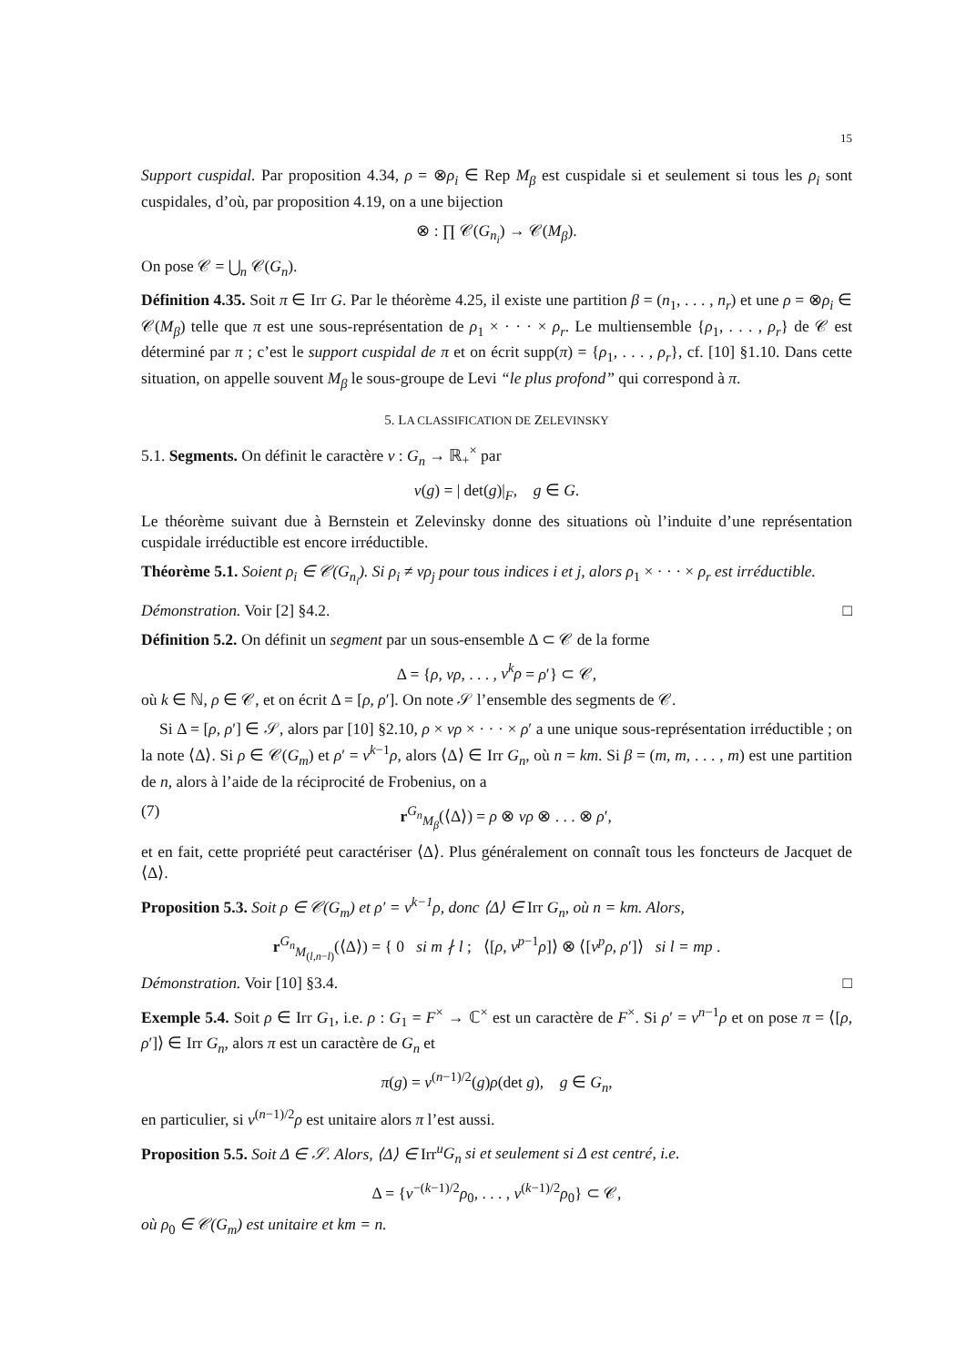15
Support cuspidal. Par proposition 4.34, ρ = ⊗ρ<sub>i</sub> ∈ Rep M<sub>β</sub> est cuspidale si et seulement si tous les ρ<sub>i</sub> sont cuspidales, d’où, par proposition 4.19, on a une bijection
⊗ : ∏ 𝒞(G<sub>n<sub>i</sub></sub>) → 𝒞(M<sub>β</sub>).
On pose 𝒞 = ⋃<sub>n</sub> 𝒞(G<sub>n</sub>).
Définition 4.35. Soit π ∈ Irr G. Par le théorème 4.25, il existe une partition β = (n<sub>1</sub>, . . . , n<sub>r</sub>) et une ρ = ⊗ρ<sub>i</sub> ∈ 𝒞(M<sub>β</sub>) telle que π est une sous-représentation de ρ<sub>1</sub> × · · · × ρ<sub>r</sub>. Le multiensemble {ρ<sub>1</sub>, . . . , ρ<sub>r</sub>} de 𝒞 est déterminé par π ; c’est le support cuspidal de π et on écrit supp(π) = {ρ<sub>1</sub>, . . . , ρ<sub>r</sub>}, cf. [10] §1.10. Dans cette situation, on appelle souvent M<sub>β</sub> le sous-groupe de Levi “le plus profond” qui correspond à π.
5. LA CLASSIFICATION DE ZELEVINSKY
5.1. Segments. On définit le caractère ν : G<sub>n</sub> → ℝ<sub>+</sub><sup>×</sup> par
ν(g) = | det(g)|<sub>F</sub>, g ∈ G.
Le théorème suivant due à Bernstein et Zelevinsky donne des situations où l’induite d’une représentation cuspidale irréductible est encore irréductible.
Théorème 5.1. Soient ρ<sub>i</sub> ∈ 𝒞(G<sub>n<sub>i</sub></sub>). Si ρ<sub>i</sub> ≠ νρ<sub>j</sub> pour tous indices i et j, alors ρ<sub>1</sub> × · · · × ρ<sub>r</sub> est irréductible.
Démonstration. Voir [2] §4.2. □
Définition 5.2. On définit un segment par un sous-ensemble Δ ⊂ 𝒞 de la forme
Δ = {ρ, νρ, . . . , ν<sup>k</sup>ρ = ρ′} ⊂ 𝒞,
où k ∈ ℕ, ρ ∈ 𝒞, et on écrit Δ = [ρ, ρ′]. On note 𝒮 l’ensemble des segments de 𝒞.
Si Δ = [ρ, ρ′] ∈ 𝒮, alors par [10] §2.10, ρ × νρ × · · · × ρ′ a une unique sous-représentation irréductible ; on la note ⟨Δ⟩. Si ρ ∈ 𝒞(G<sub>m</sub>) et ρ′ = ν<sup>k−1</sup>ρ, alors ⟨Δ⟩ ∈ Irr G<sub>n</sub>, où n = km. Si β = (m, m, . . . , m) est une partition de n, alors à l’aide de la réciprocité de Frobenius, on a
(7) r<sup>G<sub>n</sub></sup><sub>M<sub>β</sub></sub>(⟨Δ⟩) = ρ ⊗ νρ ⊗ . . . ⊗ ρ′,
et en fait, cette propriété peut caractériser ⟨Δ⟩. Plus généralement on connaît tous les foncteurs de Jacquet de ⟨Δ⟩.
Proposition 5.3. Soit ρ ∈ 𝒞(G<sub>m</sub>) et ρ′ = ν<sup>k−1</sup>ρ, donc ⟨Δ⟩ ∈ Irr G<sub>n</sub>, où n = km. Alors,
r<sup>G<sub>n</sub></sup><sub>M<sub>(l,n−l)</sub></sub>(⟨Δ⟩) = { 0 si m ∤ l ; ⟨[ρ, ν<sup>p−1</sup>ρ]⟩ ⊗ ⟨[ν<sup>p</sup>ρ, ρ′]⟩ si l = mp .
Démonstration. Voir [10] §3.4. □
Exemple 5.4. Soit ρ ∈ Irr G<sub>1</sub>, i.e. ρ : G<sub>1</sub> = F<sup>×</sup> → ℂ<sup>×</sup> est un caractère de F<sup>×</sup>. Si ρ′ = ν<sup>n−1</sup>ρ et on pose π = ⟨[ρ, ρ′]⟩ ∈ Irr G<sub>n</sub>, alors π est un caractère de G<sub>n</sub> et
π(g) = ν<sup>(n−1)/2</sup>(g)ρ(det g), g ∈ G<sub>n</sub>,
en particulier, si ν<sup>(n−1)/2</sup>ρ est unitaire alors π l’est aussi.
Proposition 5.5. Soit Δ ∈ 𝒮. Alors, ⟨Δ⟩ ∈ Irr<sup>u</sup>G<sub>n</sub> si et seulement si Δ est centré, i.e.
Δ = {ν<sup>−(k−1)/2</sup>ρ<sub>0</sub>, . . . , ν<sup>(k−1)/2</sup>ρ<sub>0</sub>} ⊂ 𝒞,
où ρ<sub>0</sub> ∈ 𝒞(G<sub>m</sub>) est unitaire et km = n.